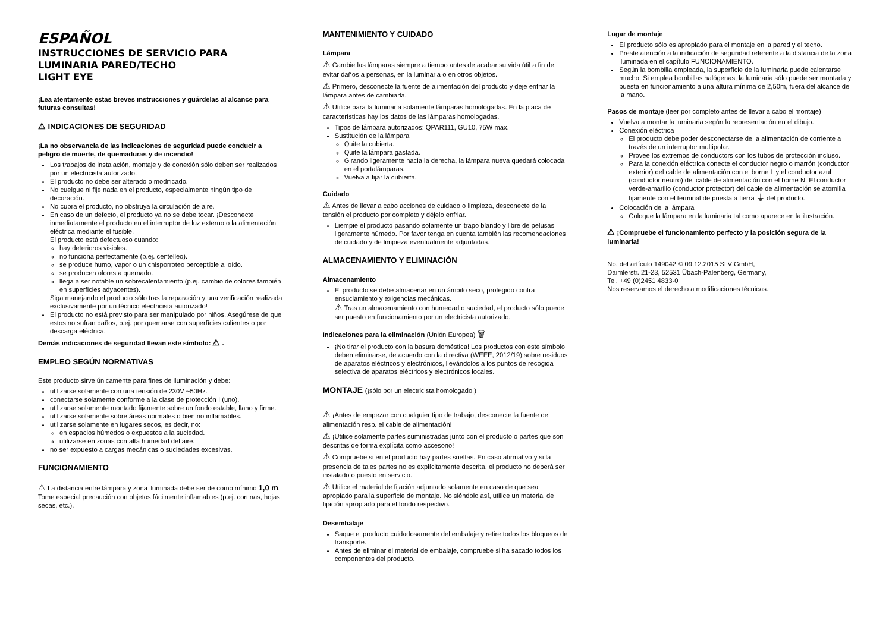ESPAÑOL
INSTRUCCIONES DE SERVICIO PARA
LUMINARIA PARED/TECHO
LIGHT EYE
¡Lea atentamente estas breves instrucciones y guárdelas al alcance para futuras consultas!
⚠ INDICACIONES DE SEGURIDAD
¡La no observancia de las indicaciones de seguridad puede conducir a peligro de muerte, de quemaduras y de incendio!
Los trabajos de instalación, montaje y de conexión sólo deben ser realizados por un electricista autorizado.
El producto no debe ser alterado o modificado.
No cuelgue ni fije nada en el producto, especialmente ningún tipo de decoración.
No cubra el producto, no obstruya la circulación de aire.
En caso de un defecto, el producto ya no se debe tocar. ¡Desconecte inmediatamente el producto en el interruptor de luz externo o la alimentación eléctrica mediante el fusible.
El producto está defectuoso cuando:
hay deterioros visibles.
no funciona perfectamente (p.ej. centelleo).
se produce humo, vapor o un chisporroteo perceptible al oído.
se producen olores a quemado.
llega a ser notable un sobrecalentamiento (p.ej. cambio de colores también en superficies adyacentes).
Siga manejando el producto sólo tras la reparación y una verificación realizada exclusivamente por un técnico electricista autorizado!
El producto no está previsto para ser manipulado por niños. Asegúrese de que estos no sufran daños, p.ej. por quemarse con superfícies calientes o por descarga eléctrica.
Demás indicaciones de seguridad llevan este símbolo: ⚠ .
EMPLEO SEGÚN NORMATIVAS
Este producto sirve únicamente para fines de iluminación y debe:
utilizarse solamente con una tensión de 230V ~50Hz.
conectarse solamente conforme a la clase de protección I (uno).
utilizarse solamente montado fijamente sobre un fondo estable, llano y firme.
utilizarse solamente sobre áreas normales o bien no inflamables.
utilizarse solamente en lugares secos, es decir, no:
en espacios húmedos o expuestos a la suciedad.
utilizarse en zonas con alta humedad del aire.
no ser expuesto a cargas mecánicas o suciedades excesivas.
FUNCIONAMIENTO
⚠ La distancia entre lámpara y zona iluminada debe ser de como mínimo 1,0 m. Tome especial precaución con objetos fácilmente inflamables (p.ej. cortinas, hojas secas, etc.).
MANTENIMIENTO Y CUIDADO
Lámpara
⚠ Cambie las lámparas siempre a tiempo antes de acabar su vida útil a fin de evitar daños a personas, en la luminaria o en otros objetos.
⚠ Primero, desconecte la fuente de alimentación del producto y deje enfriar la lámpara antes de cambiarla.
⚠ Utilice para la luminaria solamente lámparas homologadas. En la placa de características hay los datos de las lámparas homologadas.
Tipos de lámpara autorizados: QPAR111, GU10, 75W max.
Sustitución de la lámpara
Quite la cubierta.
Quite la lámpara gastada.
Girando ligeramente hacia la derecha, la lámpara nueva quedará colocada en el portalámparas.
Vuelva a fijar la cubierta.
Cuidado
⚠ Antes de llevar a cabo acciones de cuidado o limpieza, desconecte de la tensión el producto por completo y déjelo enfriar.
Liempie el producto pasando solamente un trapo blando y libre de pelusas ligeramente húmedo. Por favor tenga en cuenta también las recomendaciones de cuidado y de limpieza eventualmente adjuntadas.
ALMACENAMIENTO Y ELIMINACIÓN
Almacenamiento
El producto se debe almacenar en un ámbito seco, protegido contra ensuciamiento y exigencias mecánicas.
⚠ Tras un almacenamiento con humedad o suciedad, el producto sólo puede ser puesto en funcionamiento por un electricista autorizado.
Indicaciones para la eliminación (Unión Europea) 🗑
¡No tirar el producto con la basura doméstica! Los productos con este símbolo deben eliminarse, de acuerdo con la directiva (WEEE, 2012/19) sobre residuos de aparatos eléctricos y electrónicos, llevándolos a los puntos de recogida selectiva de aparatos eléctricos y electrónicos locales.
MONTAJE (¡sólo por un electricista homologado!)
⚠ ¡Antes de empezar con cualquier tipo de trabajo, desconecte la fuente de alimentación resp. el cable de alimentación!
⚠ ¡Utilice solamente partes suministradas junto con el producto o partes que son descritas de forma explícita como accesorio!
⚠ Compruebe si en el producto hay partes sueltas. En caso afirmativo y si la presencia de tales partes no es explícitamente descrita, el producto no deberá ser instalado o puesto en servicio.
⚠ Utilice el material de fijación adjuntado solamente en caso de que sea apropiado para la superficie de montaje. No siéndolo así, utilice un material de fijación apropiado para el fondo respectivo.
Desembalaje
Saque el producto cuidadosamente del embalaje y retire todos los bloqueos de transporte.
Antes de eliminar el material de embalaje, compruebe si ha sacado todos los componentes del producto.
Lugar de montaje
El producto sólo es apropiado para el montaje en la pared y el techo.
Preste atención a la indicación de seguridad referente a la distancia de la zona iluminada en el capítulo FUNCIONAMIENTO.
Según la bombilla empleada, la superfície de la luminaria puede calentarse mucho. Si emplea bombillas halógenas, la luminaria sólo puede ser montada y puesta en funcionamiento a una altura mínima de 2,50m, fuera del alcance de la mano.
Pasos de montaje (leer por completo antes de llevar a cabo el montaje)
Vuelva a montar la luminaria según la representación en el dibujo.
Conexión eléctrica
El producto debe poder desconectarse de la alimentación de corriente a través de un interruptor multipolar.
Provee los extremos de conductors con los tubos de protección incluso.
Para la conexión eléctrica conecte el conductor negro o marrón (conductor exterior) del cable de alimentación con el borne L y el conductor azul (conductor neutro) del cable de alimentación con el borne N. El conductor verde-amarillo (conductor protector) del cable de alimentación se atornilla fijamente con el terminal de puesta a tierra ⏚ del producto.
Colocación de la lámpara
Coloque la lámpara en la luminaria tal como aparece en la ilustración.
⚠ ¡Compruebe el funcionamiento perfecto y la posición segura de la luminaria!
No. del artículo 149042 © 09.12.2015 SLV GmbH,
Daimlerstr. 21-23, 52531 Übach-Palenberg, Germany,
Tel. +49 (0)2451 4833-0
Nos reservamos el derecho a modificaciones técnicas.